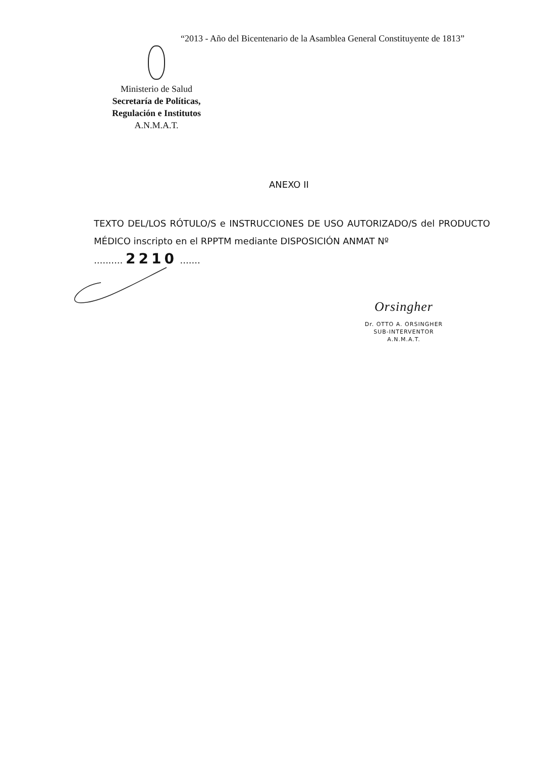“2013 - Año del Bicentenario de la Asamblea General Constituyente de 1813”
Ministerio de Salud
Secretaría de Políticas,
Regulación e Institutos
A.N.M.A.T.
ANEXO II
TEXTO DEL/LOS RÓTULO/S e INSTRUCCIONES DE USO AUTORIZADO/S del PRODUCTO MÉDICO inscripto en el RPPTM mediante DISPOSICIÓN ANMAT Nº
.......... 2210 .......
Orsingher
Dr. OTTO A. ORSINGHER
SUB-INTERVENTOR
A.N.M.A.T.